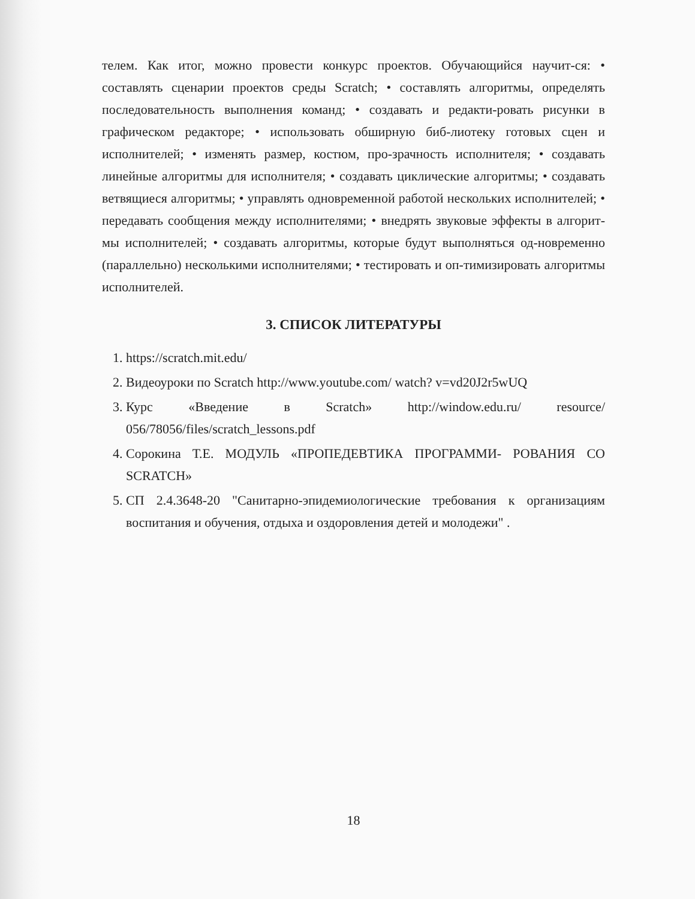телем. Как итог, можно провести конкурс проектов. Обучающийся научит-ся: • составлять сценарии проектов среды Scratch; • составлять алгоритмы, определять последовательность выполнения команд; • создавать и редакти-ровать рисунки в графическом редакторе; • использовать обширную биб-лиотеку готовых сцен и исполнителей; • изменять размер, костюм, про-зрачность исполнителя; • создавать линейные алгоритмы для исполнителя; • создавать циклические алгоритмы; • создавать ветвящиеся алгоритмы; • управлять одновременной работой нескольких исполнителей; • передавать сообщения между исполнителями; • внедрять звуковые эффекты в алгорит-мы исполнителей; • создавать алгоритмы, которые будут выполняться од-новременно (параллельно) несколькими исполнителями; • тестировать и оп-тимизировать алгоритмы исполнителей.
3. СПИСОК ЛИТЕРАТУРЫ
1. https://scratch.mit.edu/
2. Видеоуроки по Scratch http://www.youtube.com/ watch? v=vd20J2r5wUQ
3. Курс «Введение в Scratch» http://window.edu.ru/ resource/ 056/78056/files/scratch_lessons.pdf
4. Сорокина Т.Е. МОДУЛЬ «ПРОПЕДЕВТИКА ПРОГРАММИ- РОВАНИЯ СО SCRATCH»
5. СП 2.4.3648-20 "Санитарно-эпидемиологические требования к организациям воспитания и обучения, отдыха и оздоровления детей и молодежи" .
18